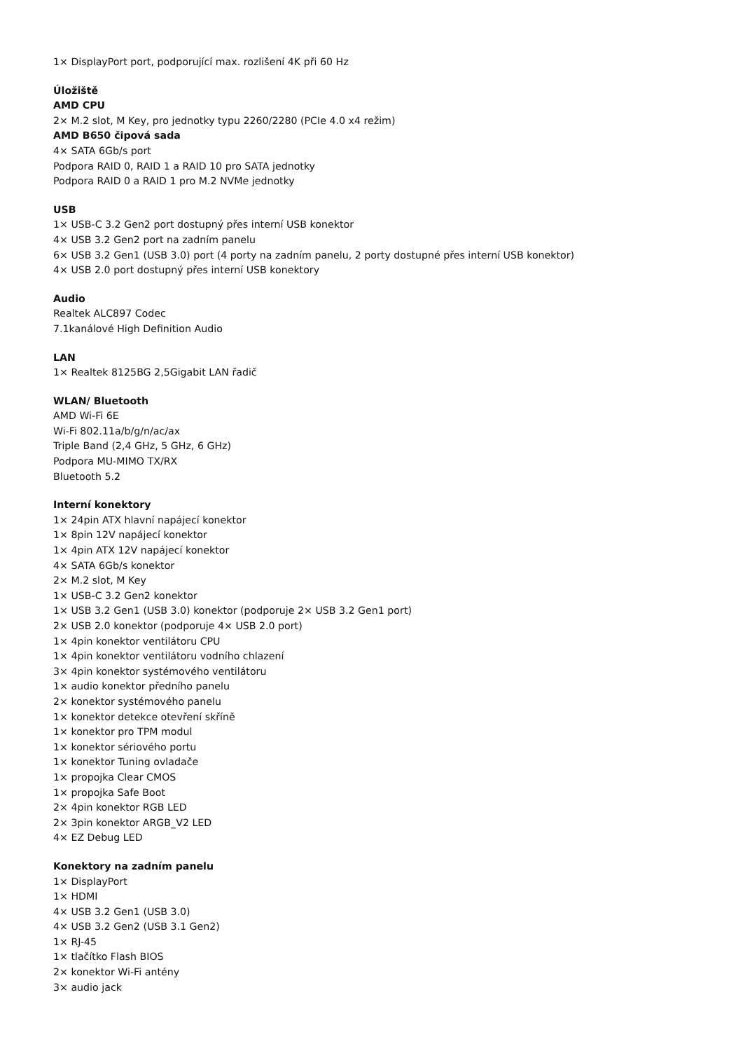1× DisplayPort port, podporující max. rozlišení 4K při 60 Hz
Úložiště
AMD CPU
2× M.2 slot, M Key, pro jednotky typu 2260/2280 (PCIe 4.0 x4 režim)
AMD B650 čipová sada
4× SATA 6Gb/s port
Podpora RAID 0, RAID 1 a RAID 10 pro SATA jednotky
Podpora RAID 0 a RAID 1 pro M.2 NVMe jednotky
USB
1× USB-C 3.2 Gen2 port dostupný přes interní USB konektor
4× USB 3.2 Gen2 port na zadním panelu
6× USB 3.2 Gen1 (USB 3.0) port (4 porty na zadním panelu, 2 porty dostupné přes interní USB konektor)
4× USB 2.0 port dostupný přes interní USB konektory
Audio
Realtek ALC897 Codec
7.1kanálové High Definition Audio
LAN
1× Realtek 8125BG 2,5Gigabit LAN řadič
WLAN/ Bluetooth
AMD Wi-Fi 6E
Wi-Fi 802.11a/b/g/n/ac/ax
Triple Band (2,4 GHz, 5 GHz, 6 GHz)
Podpora MU-MIMO TX/RX
Bluetooth 5.2
Interní konektory
1× 24pin ATX hlavní napájecí konektor
1× 8pin 12V napájecí konektor
1× 4pin ATX 12V napájecí konektor
4× SATA 6Gb/s konektor
2× M.2 slot, M Key
1× USB-C 3.2 Gen2 konektor
1× USB 3.2 Gen1 (USB 3.0) konektor (podporuje 2× USB 3.2 Gen1 port)
2× USB 2.0 konektor (podporuje 4× USB 2.0 port)
1× 4pin konektor ventilátoru CPU
1× 4pin konektor ventilátoru vodního chlazení
3× 4pin konektor systémového ventilátoru
1× audio konektor předního panelu
2× konektor systémového panelu
1× konektor detekce otevření skříně
1× konektor pro TPM modul
1× konektor sériového portu
1× konektor Tuning ovladače
1× propojka Clear CMOS
1× propojka Safe Boot
2× 4pin konektor RGB LED
2× 3pin konektor ARGB_V2 LED
4× EZ Debug LED
Konektory na zadním panelu
1× DisplayPort
1× HDMI
4× USB 3.2 Gen1 (USB 3.0)
4× USB 3.2 Gen2 (USB 3.1 Gen2)
1× RJ-45
1× tlačítko Flash BIOS
2× konektor Wi-Fi antény
3× audio jack